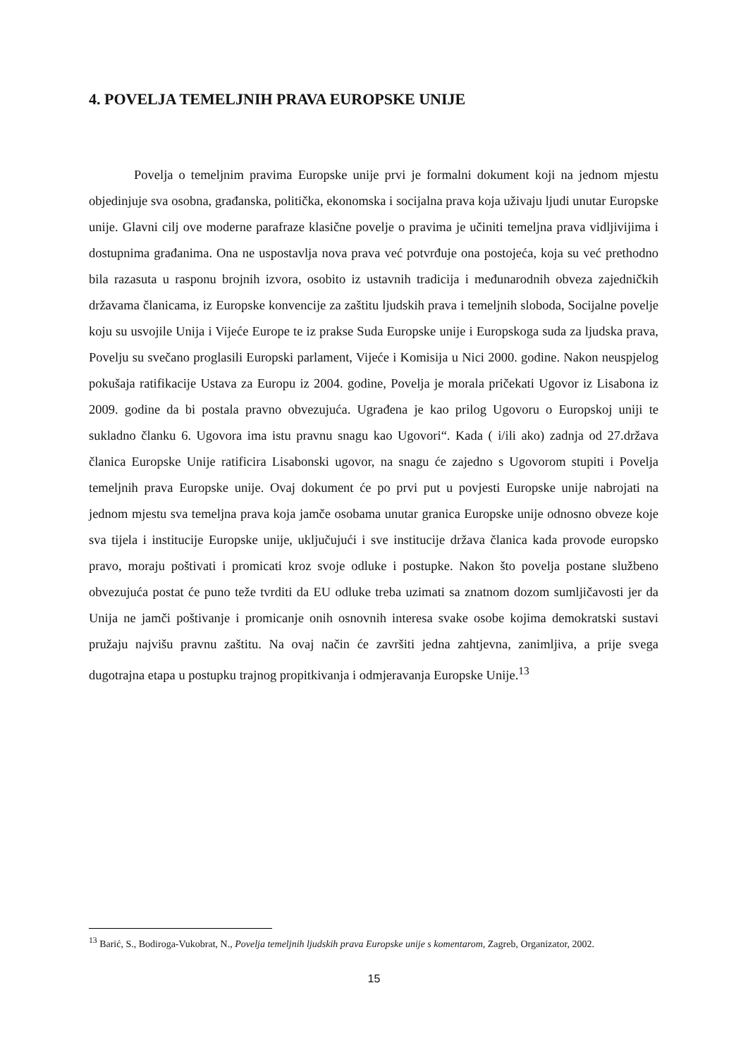4. POVELJA TEMELJNIH PRAVA EUROPSKE UNIJE
Povelja o temeljnim pravima Europske unije prvi je formalni dokument koji na jednom mjestu objedinjuje sva osobna, građanska, politička, ekonomska i socijalna prava koja uživaju ljudi unutar Europske unije. Glavni cilj ove moderne parafraze klasične povelje o pravima je učiniti temeljna prava vidljivijima i dostupnima građanima. Ona ne uspostavlja nova prava već potvrđuje ona postojeća, koja su već prethodno bila razasuta u rasponu brojnih izvora, osobito iz ustavnih tradicija i međunarodnih obveza zajedničkih državama članicama, iz Europske konvencije za zaštitu ljudskih prava i temeljnih sloboda, Socijalne povelje koju su usvojile Unija i Vijeće Europe te iz prakse Suda Europske unije i Europskoga suda za ljudska prava, Povelju su svečano proglasili Europski parlament, Vijeće i Komisija u Nici 2000. godine. Nakon neuspjelog pokušaja ratifikacije Ustava za Europu iz 2004. godine, Povelja je morala pričekati Ugovor iz Lisabona iz 2009. godine da bi postala pravno obvezujuća. Ugrađena je kao prilog Ugovoru o Europskoj uniji te sukladno članku 6. Ugovora ima istu pravnu snagu kao Ugovori“. Kada ( i/ili ako) zadnja od 27.država članica Europske Unije ratificira Lisabonski ugovor, na snagu će zajedno s Ugovorom stupiti i Povelja temeljnih prava Europske unije. Ovaj dokument će po prvi put u povjesti Europske unije nabrojati na jednom mjestu sva temeljna prava koja jamče osobama unutar granica Europske unije odnosno obveze koje sva tijela i institucije Europske unije, uključujući i sve institucije država članica kada provode europsko pravo, moraju poštivati i promicati kroz svoje odluke i postupke. Nakon što povelja postane službeno obvezujuća postat će puno teže tvrditi da EU odluke treba uzimati sa znatnom dozom sumljičavosti jer da Unija ne jamči poštivanje i promicanje onih osnovnih interesa svake osobe kojima demokratski sustavi pružaju najvišu pravnu zaštitu. Na ovaj način će završiti jedna zahtjevna, zanimljiva, a prije svega dugotrajna etapa u postupku trajnog propitkivanja i odmjeravanja Europske Unije.<sup>13</sup>
<sup>13</sup> Barić, S., Bodiroga-Vukobrat, N., Povelja temeljnih ljudskih prava Europske unije s komentarom, Zagreb, Organizator, 2002.
15